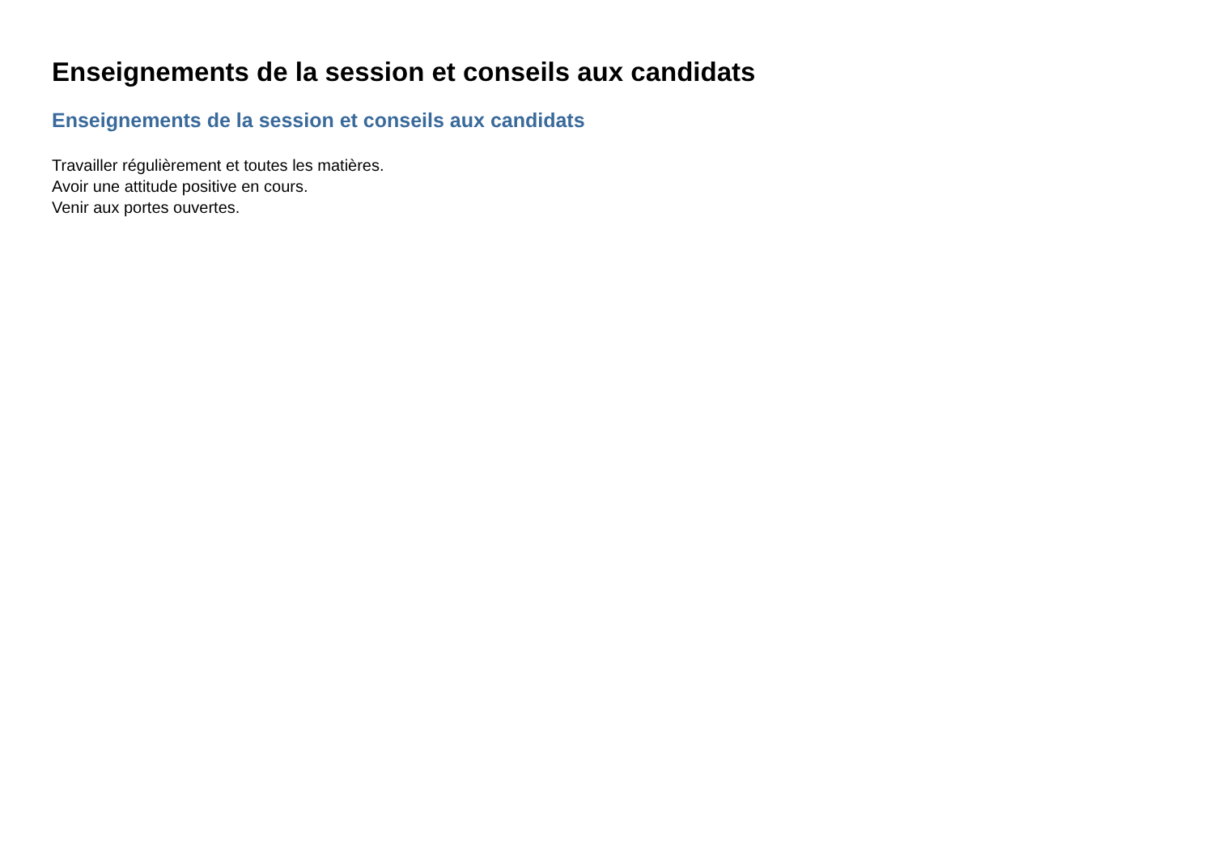Enseignements de la session et conseils aux candidats
Enseignements de la session et conseils aux candidats
Travailler régulièrement et toutes les matières.
Avoir une attitude positive en cours.
Venir aux portes ouvertes.